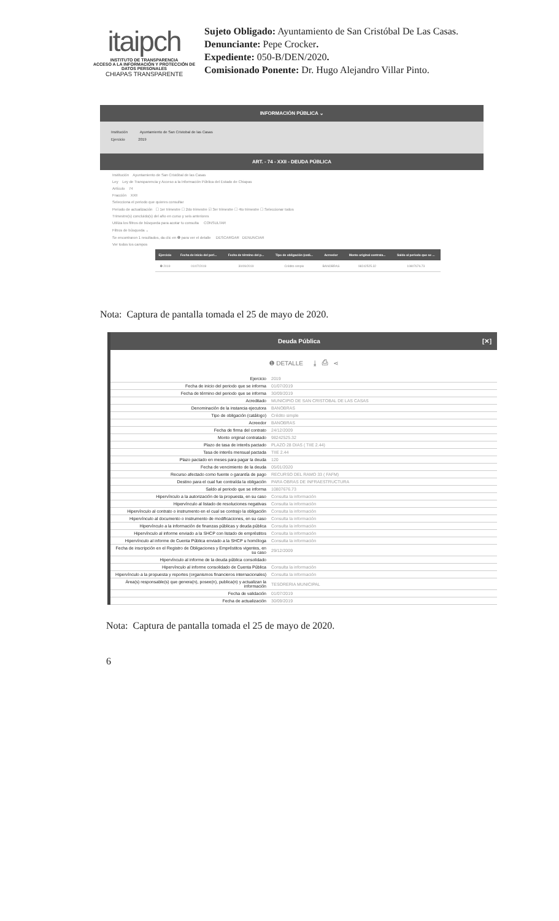itaipch
INSTITUTO DE TRANSPARENCIA
ACCESO A LA INFORMACIÓN Y PROTECCIÓN DE DATOS PERSONALES
CHIAPAS TRANSPARENTE
Sujeto Obligado: Ayuntamiento de San Cristóbal De Las Casas.
Denunciante: Pepe Crocker.
Expediente: 050-B/DEN/2020.
Comisionado Ponente: Dr. Hugo Alejandro Villar Pinto.
INFORMACIÓN PÚBLICA ⌄
Institución Ayuntamiento de San Cristobal de las Casas
Ejercicio 2019
ART. - 74 - XXII - DEUDA PÚBLICA
Institución Ayuntamiento de San Cristóbal de las Casas
Ley Ley de Transparencia y Acceso a la Información Pública del Estado de Chiapas
Artículo 74
Fracción XXII
Selecciona el periodo que quieres consultar
Periodo de actualización ☐ 1er trimestre ☐ 2do trimestre ☑ 3er trimestre ☐ 4to trimestre ☐ Seleccionar todos
Trimestre(s) concluido(s) del año en curso y seis anteriores
Utiliza los filtros de búsqueda para acotar tu consulta CONSULTAR
Filtros de búsqueda ⌄
Se encontraron 1 resultados, da clic en ❶ para ver el detalle DESCARGAR DENUNCIAR
Ver todos los campos
| Ejercicio | Fecha de inicio del peri... | Fecha de término del p... | Tipo de obligación (catá... | Acreedor | Monto original contrata... | Saldo al periodo que se ... |
| --- | --- | --- | --- | --- | --- | --- |
| ❶ 2019 | 01/07/2019 | 30/09/2019 | Crédito simple | BANOBRAS | 98242525.32 | 10807676.73 |
Nota: Captura de pantalla tomada el 25 de mayo de 2020.
Deuda Pública [✕]
❶ DETALLE ⤓ ⎙ ⋖
| Ejercicio | 2019 |
| Fecha de inicio del periodo que se informa | 01/07/2019 |
| Fecha de término del periodo que se informa | 30/09/2019 |
| Acreditado | MUNICIPIO DE SAN CRISTOBAL DE LAS CASAS |
| Denominación de la instancia ejecutora | BANOBRAS |
| Tipo de obligación (catálogo) | Crédito simple |
| Acreedor | BANOBRAS |
| Fecha de firma del contrato | 24/12/2009 |
| Monto original contratado | 98242525.32 |
| Plazo de tasa de interés pactado | PLAZO 28 DIAS ( TIIE 2.44) |
| Tasa de interés mensual pactada | TIIE 2.44 |
| Plazo pactado en meses para pagar la deuda | 120 |
| Fecha de vencimiento de la deuda | 05/01/2020 |
| Recurso afectado como fuente o garantía de pago | RECURSO DEL RAMO 33 ( FAFM) |
| Destino para el cual fue contraída la obligación | PARA OBRAS DE INFRAESTRUCTURA |
| Saldo al periodo que se informa | 10807676.73 |
| Hipervínculo a la autorización de la propuesta, en su caso | Consulta la información |
| Hipervínculo al listado de resoluciones negativas | Consulta la información |
| Hipervínculo al contrato o instrumento en el cual se contrajo la obligación | Consulta la información |
| Hipervínculo al documento o instrumento de modificaciones, en su caso | Consulta la información |
| Hipervínculo a la información de finanzas públicas y deuda pública | Consulta la información |
| Hipervínculo al informe enviado a la SHCP con listado de empréstitos | Consulta la información |
| Hipervínculo al informe de Cuenta Pública enviado a la SHCP u homóloga | Consulta la información |
| Fecha de inscripción en el Registro de Obligaciones y Empréstitos vigentes, en su caso | 29/12/2009 |
| Hipervínculo al informe de la deuda pública consolidado | |
| Hipervínculo al informe consolidado de Cuenta Pública | Consulta la información |
| Hipervínculo a la propuesta y reportes (organismos financieros internacionales) | Consulta la información |
| Área(s) responsable(s) que genera(n), posee(n), publica(n) y actualizan la información | TESORERIA MUNICIPAL |
| Fecha de validación | 01/07/2019 |
| Fecha de actualización | 30/09/2019 |
Nota: Captura de pantalla tomada el 25 de mayo de 2020.
6